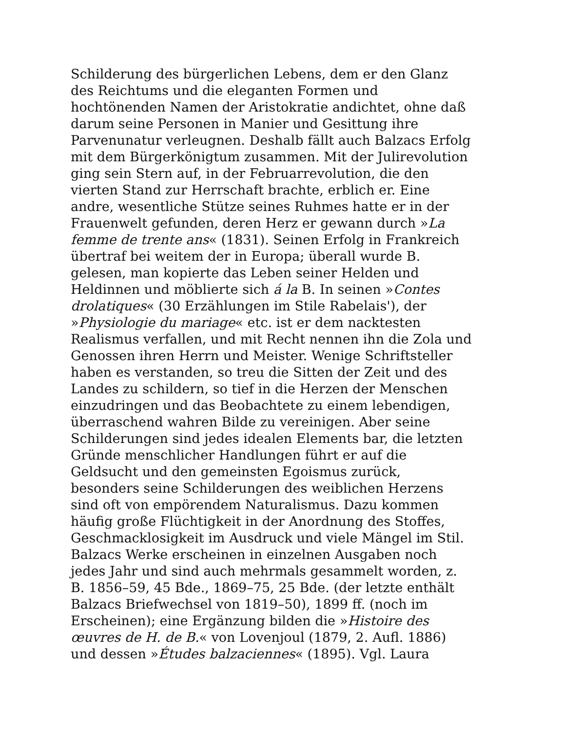Schilderung des bürgerlichen Lebens, dem er den Glanz
des Reichtums und die eleganten Formen und
hochtönenden Namen der Aristokratie andichtet, ohne daß
darum seine Personen in Manier und Gesittung ihre
Parvenunatur verleugnen. Deshalb fällt auch Balzacs Erfolg
mit dem Bürgerkönigtum zusammen. Mit der Julirevolution
ging sein Stern auf, in der Februarrevolution, die den
vierten Stand zur Herrschaft brachte, erblich er. Eine
andre, wesentliche Stütze seines Ruhmes hatte er in der
Frauenwelt gefunden, deren Herz er gewann durch »La
femme de trente ans« (1831). Seinen Erfolg in Frankreich
übertraf bei weitem der in Europa; überall wurde B.
gelesen, man kopierte das Leben seiner Helden und
Heldinnen und möblierte sich á la B. In seinen »Contes
drolatiques« (30 Erzählungen im Stile Rabelais'), der
»Physiologie du mariage« etc. ist er dem nacktesten
Realismus verfallen, und mit Recht nennen ihn die Zola und
Genossen ihren Herrn und Meister. Wenige Schriftsteller
haben es verstanden, so treu die Sitten der Zeit und des
Landes zu schildern, so tief in die Herzen der Menschen
einzudringen und das Beobachtete zu einem lebendigen,
überraschend wahren Bilde zu vereinigen. Aber seine
Schilderungen sind jedes idealen Elements bar, die letzten
Gründe menschlicher Handlungen führt er auf die
Geldsucht und den gemeinsten Egoismus zurück,
besonders seine Schilderungen des weiblichen Herzens
sind oft von empörendem Naturalismus. Dazu kommen
häufig große Flüchtigkeit in der Anordnung des Stoffes,
Geschmacklosigkeit im Ausdruck und viele Mängel im Stil.
Balzacs Werke erscheinen in einzelnen Ausgaben noch
jedes Jahr und sind auch mehrmals gesammelt worden, z.
B. 1856–59, 45 Bde., 1869–75, 25 Bde. (der letzte enthält
Balzacs Briefwechsel von 1819–50), 1899 ff. (noch im
Erscheinen); eine Ergänzung bilden die »Histoire des
œuvres de H. de B.« von Lovenjoul (1879, 2. Aufl. 1886)
und dessen »Études balzaciennes« (1895). Vgl. Laura